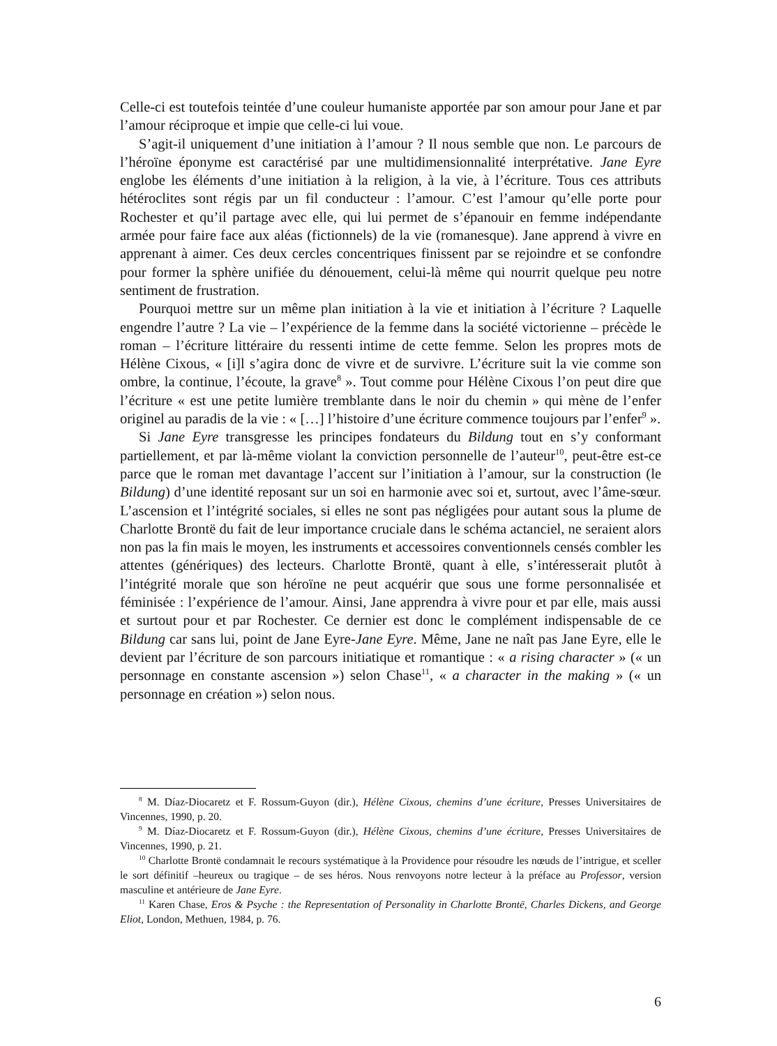Celle-ci est toutefois teintée d’une couleur humaniste apportée par son amour pour Jane et par l’amour réciproque et impie que celle-ci lui voue.
S’agit-il uniquement d’une initiation à l’amour ? Il nous semble que non. Le parcours de l’héroïne éponyme est caractérisé par une multidimensionnalité interprétative. Jane Eyre englobe les éléments d’une initiation à la religion, à la vie, à l’écriture. Tous ces attributs hétéroclites sont régis par un fil conducteur : l’amour. C’est l’amour qu’elle porte pour Rochester et qu’il partage avec elle, qui lui permet de s’épanouir en femme indépendante armée pour faire face aux aléas (fictionnels) de la vie (romanesque). Jane apprend à vivre en apprenant à aimer. Ces deux cercles concentriques finissent par se rejoindre et se confondre pour former la sphère unifiée du dénouement, celui-là même qui nourrit quelque peu notre sentiment de frustration.
Pourquoi mettre sur un même plan initiation à la vie et initiation à l’écriture ? Laquelle engendre l’autre ? La vie – l’expérience de la femme dans la société victorienne – précède le roman – l’écriture littéraire du ressenti intime de cette femme. Selon les propres mots de Hélène Cixous, « [i]l s’agira donc de vivre et de survivre. L’écriture suit la vie comme son ombre, la continue, l’écoute, la grave<sup>8</sup> ». Tout comme pour Hélène Cixous l’on peut dire que l’écriture « est une petite lumière tremblante dans le noir du chemin » qui mène de l’enfer originel au paradis de la vie : « […] l’histoire d’une écriture commence toujours par l’enfer<sup>9</sup> ».
Si Jane Eyre transgresse les principes fondateurs du Bildung tout en s’y conformant partiellement, et par là-même violant la conviction personnelle de l’auteur<sup>10</sup>, peut-être est-ce parce que le roman met davantage l’accent sur l’initiation à l’amour, sur la construction (le Bildung) d’une identité reposant sur un soi en harmonie avec soi et, surtout, avec l’âme-sœur. L’ascension et l’intégrité sociales, si elles ne sont pas négligées pour autant sous la plume de Charlotte Brontë du fait de leur importance cruciale dans le schéma actanciel, ne seraient alors non pas la fin mais le moyen, les instruments et accessoires conventionnels censés combler les attentes (génériques) des lecteurs. Charlotte Brontë, quant à elle, s’intéresserait plutôt à l’intégrité morale que son héroïne ne peut acquérir que sous une forme personnalisée et féminisée : l’expérience de l’amour. Ainsi, Jane apprendra à vivre pour et par elle, mais aussi et surtout pour et par Rochester. Ce dernier est donc le complément indispensable de ce Bildung car sans lui, point de Jane Eyre-Jane Eyre. Même, Jane ne naît pas Jane Eyre, elle le devient par l’écriture de son parcours initiatique et romantique : « a rising character » (« un personnage en constante ascension ») selon Chase<sup>11</sup>, « a character in the making » (« un personnage en création ») selon nous.
<sup>8</sup> M. Díaz-Diocaretz et F. Rossum-Guyon (dir.), Hélène Cixous, chemins d’une écriture, Presses Universitaires de Vincennes, 1990, p. 20.
<sup>9</sup> M. Díaz-Diocaretz et F. Rossum-Guyon (dir.), Hélène Cixous, chemins d’une écriture, Presses Universitaires de Vincennes, 1990, p. 21.
<sup>10</sup> Charlotte Brontë condamnait le recours systématique à la Providence pour résoudre les nœuds de l’intrigue, et sceller le sort définitif –heureux ou tragique – de ses héros. Nous renvoyons notre lecteur à la préface au Professor, version masculine et antérieure de Jane Eyre.
<sup>11</sup> Karen Chase, Eros & Psyche : the Representation of Personality in Charlotte Brontë, Charles Dickens, and George Eliot, London, Methuen, 1984, p. 76.
6